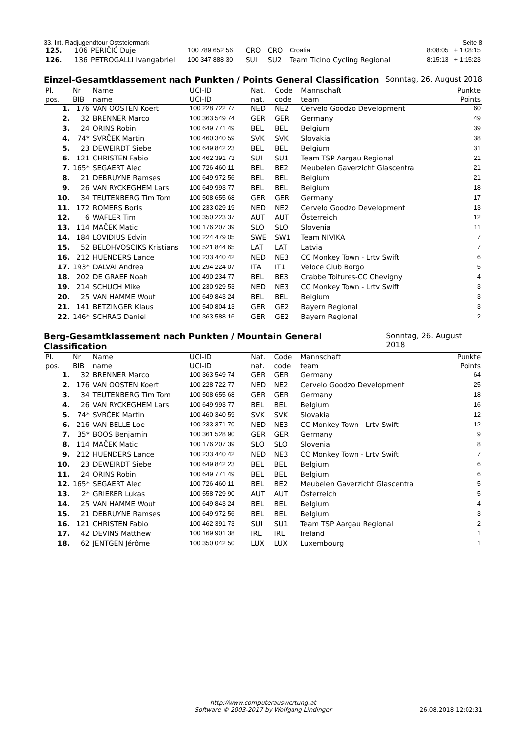33. Int. Radjugendtour Oststeiermark Seite 8
| 125. | 106 | PERIČIĆ Duje | 100 789 652 56 | CRO | CRO | Croatia | 8:08:05 + 1:08:15 |
| 126. | 136 | PETROGALLI Ivangabriel | 100 347 888 30 | SUI | SU2 | Team Ticino Cycling Regional | 8:15:13 + 1:15:23 |
Einzel-Gesamtklassement nach Punkten / Points General Classification Sonntag, 26. August 2018
| Pl. | Nr | Name | UCI-ID | Nat. | Code | Mannschaft | Punkte |
| --- | --- | --- | --- | --- | --- | --- | --- |
| pos. | BIB | name | UCI-ID | nat. | code | team | Points |
| 1. | 176 | VAN OOSTEN Koert | 100 228 722 77 | NED | NE2 | Cervelo Goodzo Development | 60 |
| 2. | 32 | BRENNER Marco | 100 363 549 74 | GER | GER | Germany | 49 |
| 3. | 24 | ORINS Robin | 100 649 771 49 | BEL | BEL | Belgium | 39 |
| 4. | 74* | SVRČEK Martin | 100 460 340 59 | SVK | SVK | Slovakia | 38 |
| 5. | 23 | DEWEIRDT Siebe | 100 649 842 23 | BEL | BEL | Belgium | 31 |
| 6. | 121 | CHRISTEN Fabio | 100 462 391 73 | SUI | SU1 | Team TSP Aargau Regional | 21 |
| 7. | 165* | SEGAERT Alec | 100 726 460 11 | BEL | BE2 | Meubelen Gaverzicht Glascentra | 21 |
| 8. | 21 | DEBRUYNE Ramses | 100 649 972 56 | BEL | BEL | Belgium | 21 |
| 9. | 26 | VAN RYCKEGHEM Lars | 100 649 993 77 | BEL | BEL | Belgium | 18 |
| 10. | 34 | TEUTENBERG Tim Tom | 100 508 655 68 | GER | GER | Germany | 17 |
| 11. | 172 | ROMERS Boris | 100 233 029 19 | NED | NE2 | Cervelo Goodzo Development | 13 |
| 12. | 6 | WAFLER Tim | 100 350 223 37 | AUT | AUT | Österreich | 12 |
| 13. | 114 | MAČEK Matic | 100 176 207 39 | SLO | SLO | Slovenia | 11 |
| 14. | 184 | LOVIDIUS Edvin | 100 224 479 05 | SWE | SW1 | Team NIVIKA | 7 |
| 15. | 52 | BELOHVOSCIKS Kristians | 100 521 844 65 | LAT | LAT | Latvia | 7 |
| 16. | 212 | HUENDERS Lance | 100 233 440 42 | NED | NE3 | CC Monkey Town - Lrtv Swift | 6 |
| 17. | 193* | DALVAI Andrea | 100 294 224 07 | ITA | IT1 | Veloce Club Borgo | 5 |
| 18. | 202 | DE GRAEF Noah | 100 490 234 77 | BEL | BE3 | Crabbe Toitures-CC Chevigny | 4 |
| 19. | 214 | SCHUCH Mike | 100 230 929 53 | NED | NE3 | CC Monkey Town - Lrtv Swift | 3 |
| 20. | 25 | VAN HAMME Wout | 100 649 843 24 | BEL | BEL | Belgium | 3 |
| 21. | 141 | BETZINGER Klaus | 100 540 804 13 | GER | GE2 | Bayern Regional | 3 |
| 22. | 146* | SCHRAG Daniel | 100 363 588 16 | GER | GE2 | Bayern Regional | 2 |
Berg-Gesamtklassement nach Punkten / Mountain General Classification Sonntag, 26. August 2018
| Pl. | Nr | Name | UCI-ID | Nat. | Code | Mannschaft | Punkte |
| --- | --- | --- | --- | --- | --- | --- | --- |
| pos. | BIB | name | UCI-ID | nat. | code | team | Points |
| 1. | 32 | BRENNER Marco | 100 363 549 74 | GER | GER | Germany | 64 |
| 2. | 176 | VAN OOSTEN Koert | 100 228 722 77 | NED | NE2 | Cervelo Goodzo Development | 25 |
| 3. | 34 | TEUTENBERG Tim Tom | 100 508 655 68 | GER | GER | Germany | 18 |
| 4. | 26 | VAN RYCKEGHEM Lars | 100 649 993 77 | BEL | BEL | Belgium | 16 |
| 5. | 74* | SVRČEK Martin | 100 460 340 59 | SVK | SVK | Slovakia | 12 |
| 6. | 216 | VAN BELLE Loe | 100 233 371 70 | NED | NE3 | CC Monkey Town - Lrtv Swift | 12 |
| 7. | 35* | BOOS Benjamin | 100 361 528 90 | GER | GER | Germany | 9 |
| 8. | 114 | MAČEK Matic | 100 176 207 39 | SLO | SLO | Slovenia | 8 |
| 9. | 212 | HUENDERS Lance | 100 233 440 42 | NED | NE3 | CC Monkey Town - Lrtv Swift | 7 |
| 10. | 23 | DEWEIRDT Siebe | 100 649 842 23 | BEL | BEL | Belgium | 6 |
| 11. | 24 | ORINS Robin | 100 649 771 49 | BEL | BEL | Belgium | 6 |
| 12. | 165* | SEGAERT Alec | 100 726 460 11 | BEL | BE2 | Meubelen Gaverzicht Glascentra | 5 |
| 13. | 2* | GRIEßER Lukas | 100 558 729 90 | AUT | AUT | Österreich | 5 |
| 14. | 25 | VAN HAMME Wout | 100 649 843 24 | BEL | BEL | Belgium | 4 |
| 15. | 21 | DEBRUYNE Ramses | 100 649 972 56 | BEL | BEL | Belgium | 3 |
| 16. | 121 | CHRISTEN Fabio | 100 462 391 73 | SUI | SU1 | Team TSP Aargau Regional | 2 |
| 17. | 42 | DEVINS Matthew | 100 169 901 38 | IRL | IRL | Ireland | 1 |
| 18. | 62 | JENTGEN Jérôme | 100 350 042 50 | LUX | LUX | Luxembourg | 1 |
http://www.computerauswertung.at
Software © 2003-2017 by Wolfgang Lindinger
26.08.2018 12:02:31